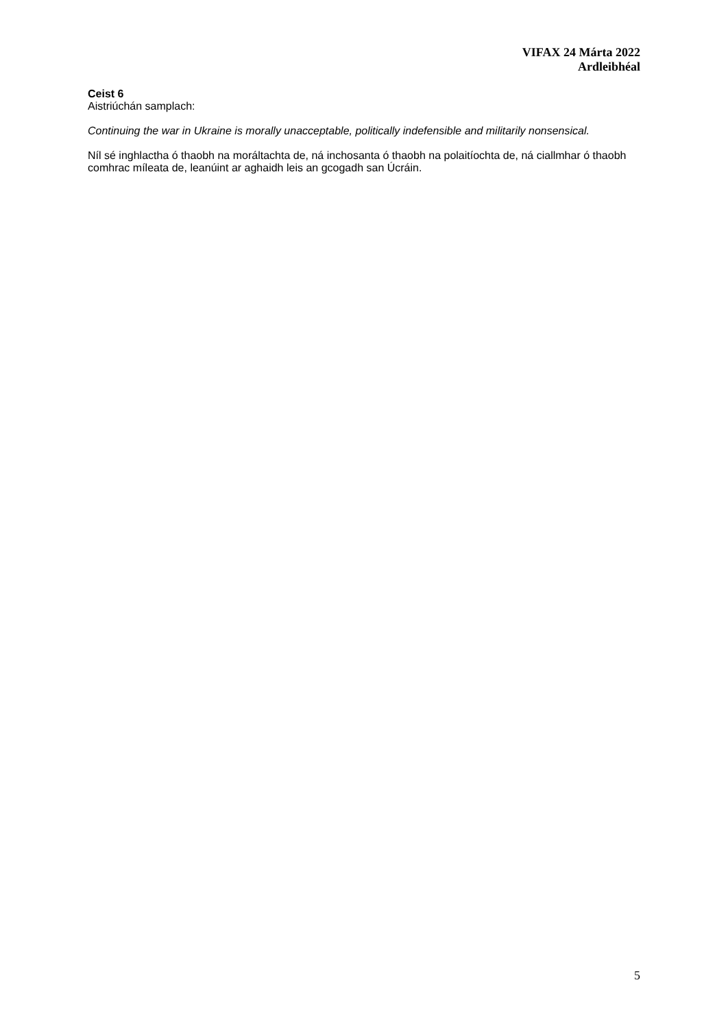VIFAX 24 Márta 2022
Ardleibhéal
Ceist 6
Aistriúchán samplach:
Continuing the war in Ukraine is morally unacceptable, politically indefensible and militarily nonsensical.
Níl sé inghlactha ó thaobh na moráltachta de, ná inchosanta ó thaobh na polaitíochta de, ná ciallmhar ó thaobh comhrac míleata de, leanúint ar aghaidh leis an gcogadh san Úcráin.
5